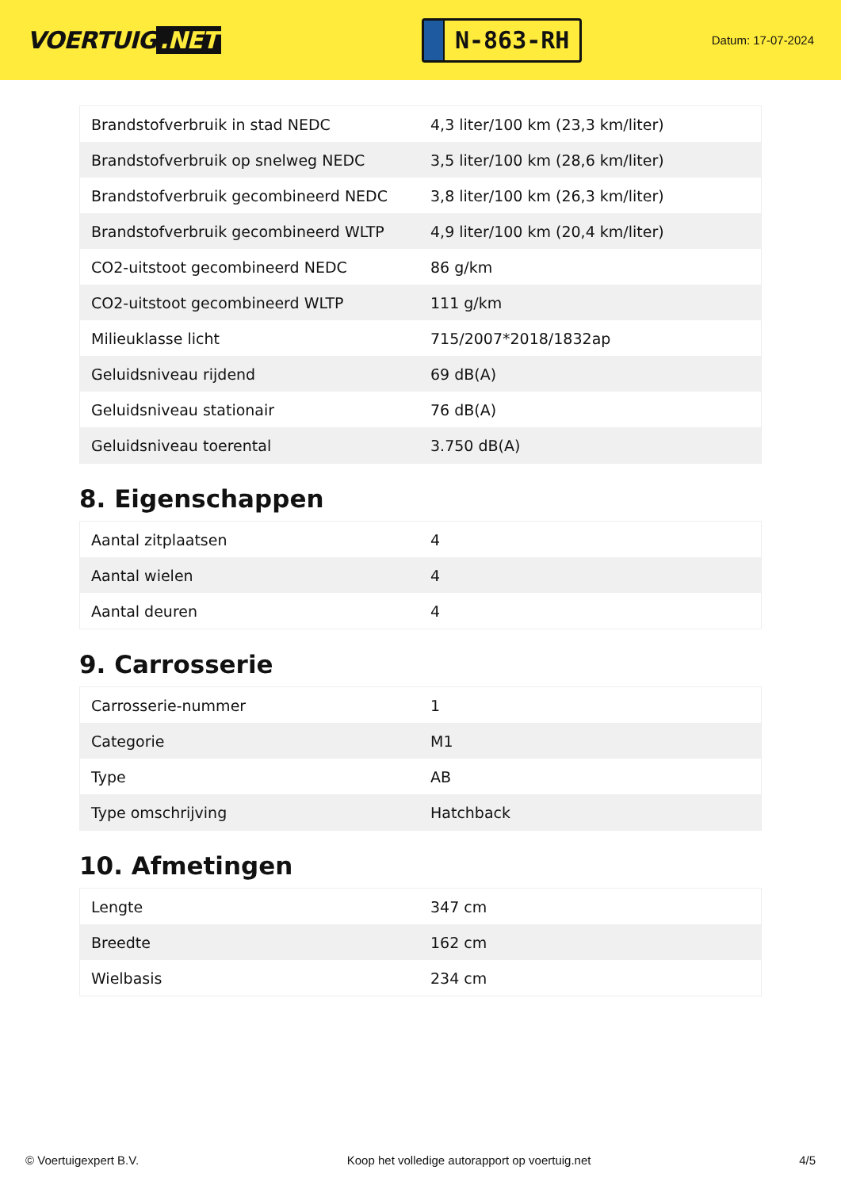VOERTUIG.NET
N-863-RH
Datum: 17-07-2024
| Brandstofverbruik in stad NEDC | 4,3 liter/100 km (23,3 km/liter) |
| Brandstofverbruik op snelweg NEDC | 3,5 liter/100 km (28,6 km/liter) |
| Brandstofverbruik gecombineerd NEDC | 3,8 liter/100 km (26,3 km/liter) |
| Brandstofverbruik gecombineerd WLTP | 4,9 liter/100 km (20,4 km/liter) |
| CO2-uitstoot gecombineerd NEDC | 86 g/km |
| CO2-uitstoot gecombineerd WLTP | 111 g/km |
| Milieuklasse licht | 715/2007*2018/1832ap |
| Geluidsniveau rijdend | 69 dB(A) |
| Geluidsniveau stationair | 76 dB(A) |
| Geluidsniveau toerental | 3.750 dB(A) |
8. Eigenschappen
| Aantal zitplaatsen | 4 |
| Aantal wielen | 4 |
| Aantal deuren | 4 |
9. Carrosserie
| Carrosserie-nummer | 1 |
| Categorie | M1 |
| Type | AB |
| Type omschrijving | Hatchback |
10. Afmetingen
| Lengte | 347 cm |
| Breedte | 162 cm |
| Wielbasis | 234 cm |
© Voertuigexpert B.V. Koop het volledige autorapport op voertuig.net 4/5